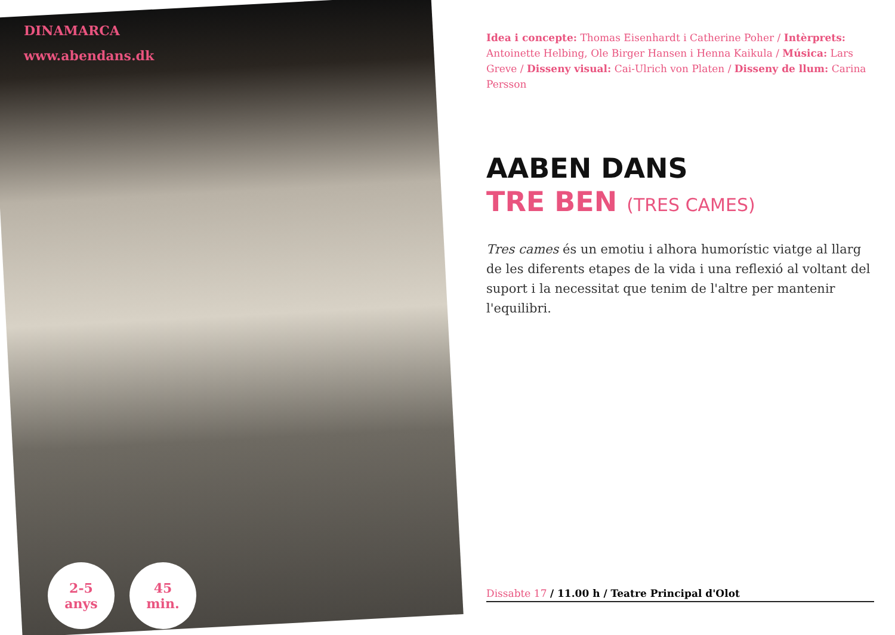DINAMARCA
www.abendans.dk
2-5
anys
45
min.
Idea i concepte: Thomas Eisenhardt i Catherine Poher / Intèrprets: Antoinette Helbing, Ole Birger Hansen i Henna Kaikula / Música: Lars Greve / Disseny visual: Cai-Ulrich von Platen / Disseny de llum: Carina Persson
AABEN DANS
TRE BEN (TRES CAMES)
Tres cames és un emotiu i alhora humorístic viatge al llarg de les diferents etapes de la vida i una reflexió al voltant del suport i la necessitat que tenim de l'altre per mantenir l'equilibri.
Dissabte 17 / 11.00 h / Teatre Principal d'Olot